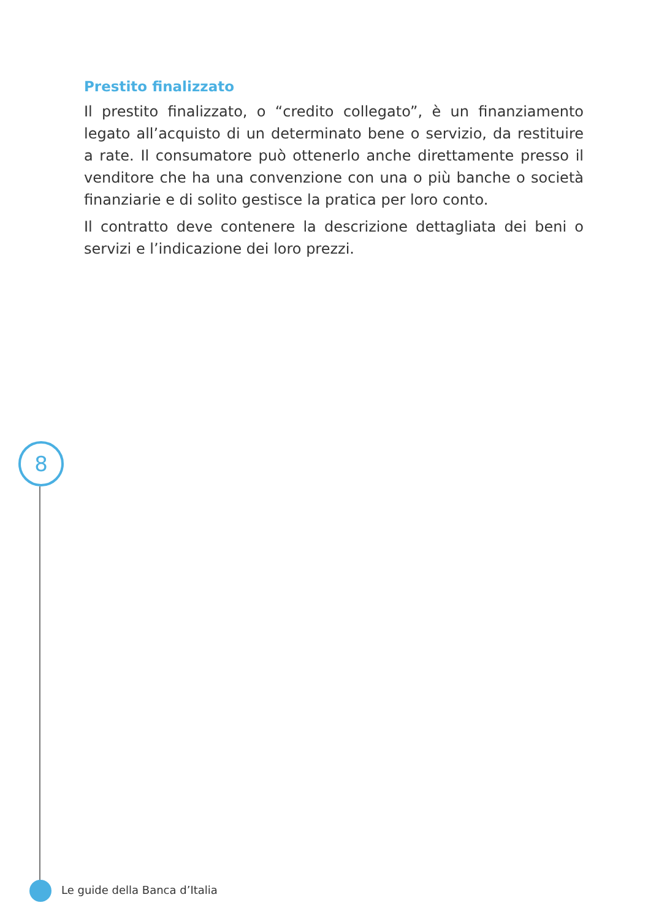Prestito finalizzato
Il prestito finalizzato, o “credito collegato”, è un finanziamento legato all’acquisto di un determinato bene o servizio, da restituire a rate. Il consumatore può ottenerlo anche direttamente presso il venditore che ha una convenzione con una o più banche o società finanziarie e di solito gestisce la pratica per loro conto.
Il contratto deve contenere la descrizione dettagliata dei beni o servizi e l’indicazione dei loro prezzi.
8
Le guide della Banca d’Italia